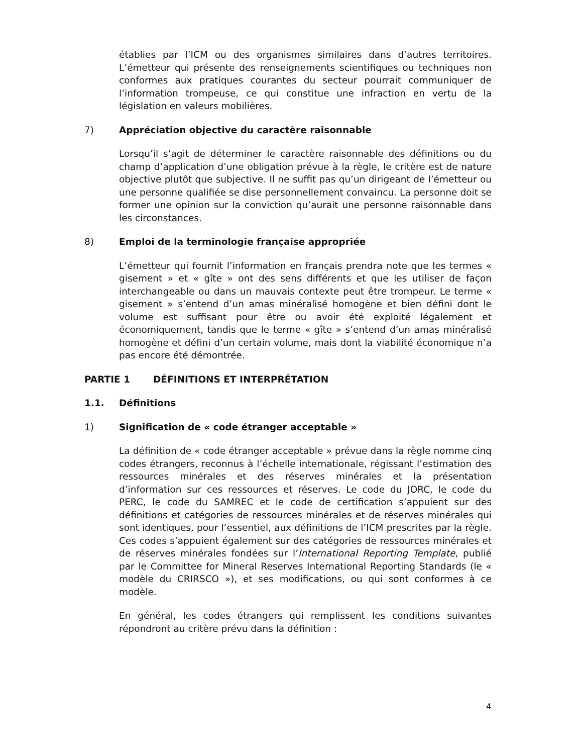établies par l’ICM ou des organismes similaires dans d’autres territoires. L’émetteur qui présente des renseignements scientifiques ou techniques non conformes aux pratiques courantes du secteur pourrait communiquer de l’information trompeuse, ce qui constitue une infraction en vertu de la législation en valeurs mobilières.
7) Appréciation objective du caractère raisonnable
Lorsqu’il s’agit de déterminer le caractère raisonnable des définitions ou du champ d’application d’une obligation prévue à la règle, le critère est de nature objective plutôt que subjective. Il ne suffit pas qu’un dirigeant de l’émetteur ou une personne qualifiée se dise personnellement convaincu. La personne doit se former une opinion sur la conviction qu’aurait une personne raisonnable dans les circonstances.
8) Emploi de la terminologie française appropriée
L’émetteur qui fournit l’information en français prendra note que les termes « gisement » et « gîte » ont des sens différents et que les utiliser de façon interchangeable ou dans un mauvais contexte peut être trompeur. Le terme « gisement » s’entend d’un amas minéralisé homogène et bien défini dont le volume est suffisant pour être ou avoir été exploité légalement et économiquement, tandis que le terme « gîte » s’entend d’un amas minéralisé homogène et défini d’un certain volume, mais dont la viabilité économique n’a pas encore été démontrée.
PARTIE 1 DÉFINITIONS ET INTERPRÉTATION
1.1. Définitions
1) Signification de « code étranger acceptable »
La définition de « code étranger acceptable » prévue dans la règle nomme cinq codes étrangers, reconnus à l’échelle internationale, régissant l’estimation des ressources minérales et des réserves minérales et la présentation d’information sur ces ressources et réserves. Le code du JORC, le code du PERC, le code du SAMREC et le code de certification s’appuient sur des définitions et catégories de ressources minérales et de réserves minérales qui sont identiques, pour l’essentiel, aux définitions de l’ICM prescrites par la règle. Ces codes s’appuient également sur des catégories de ressources minérales et de réserves minérales fondées sur l’International Reporting Template, publié par le Committee for Mineral Reserves International Reporting Standards (le « modèle du CRIRSCO »), et ses modifications, ou qui sont conformes à ce modèle.
En général, les codes étrangers qui remplissent les conditions suivantes répondront au critère prévu dans la définition :
4